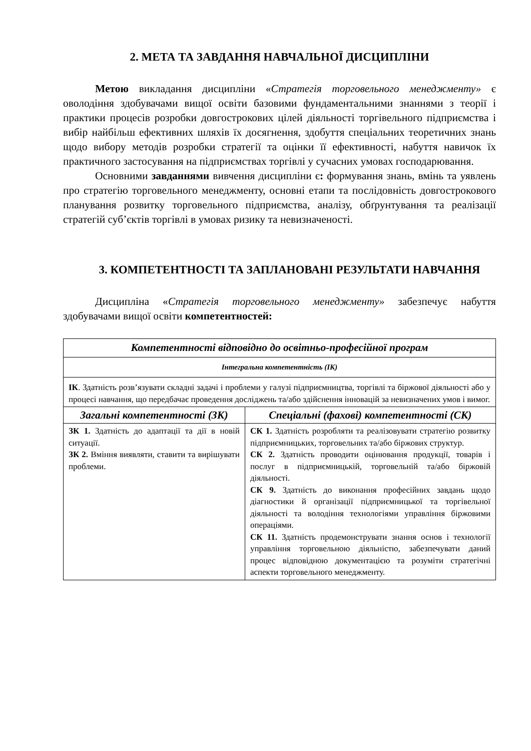2. МЕТА ТА ЗАВДАННЯ НАВЧАЛЬНОЇ ДИСЦИПЛІНИ
Метою викладання дисципліни «Стратегія торговельного менеджменту» є оволодіння здобувачами вищої освіти базовими фундаментальними знаннями з теорії і практики процесів розробки довгострокових цілей діяльності торгівельного підприємства і вибір найбільш ефективних шляхів їх досягнення, здобуття спеціальних теоретичних знань щодо вибору методів розробки стратегії та оцінки її ефективності, набуття навичок їх практичного застосування на підприємствах торгівлі у сучасних умовах господарювання.
Основними завданнями вивчення дисципліни є: формування знань, вмінь та уявлень про стратегію торговельного менеджменту, основні етапи та послідовність довгострокового планування розвитку торговельного підприємства, аналізу, обґрунтування та реалізації стратегій суб’єктів торгівлі в умовах ризику та невизначеності.
3. КОМПЕТЕНТНОСТІ ТА ЗАПЛАНОВАНІ РЕЗУЛЬТАТИ НАВЧАННЯ
Дисципліна «Стратегія торговельного менеджменту» забезпечує набуття здобувачами вищої освіти компетентностей:
| Компетентності відповідно до освітньо-професійної програм | |
| --- | --- |
| Інтегральна компетентність (ІК) | |
| ІК . Здатність розв’язувати складні задачі і проблеми у галузі підприємництва, торгівлі та біржової діяльності або у процесі навчання, що передбачає проведення досліджень та/або здійснення інновацій за невизначених умов і вимог. | |
| Загальні компетентності (ЗК) | Спеціальні (фахові) компетентності (СК) |
| ЗК 1. Здатність до адаптації та дії в новій ситуації. ЗК 2. Вміння виявляти, ставити та вирішувати проблеми. | СК 1. Здатність розробляти та реалізовувати стратегію розвитку підприємницьких, торговельних та/або біржових структур. СК 2. Здатність проводити оцінювання продукції, товарів і послуг в підприємницькій, торговельній та/або біржовій діяльності. СК 9. Здатність до виконання професійних завдань щодо діагностики й організації підприємницької та торгівельної діяльності та володіння технологіями управління біржовими операціями. СК 11. Здатність продемонструвати знання основ і технології управління торговельною діяльністю, забезпечувати даний процес відповідною документацією та розуміти стратегічні аспекти торговельного менеджменту. |